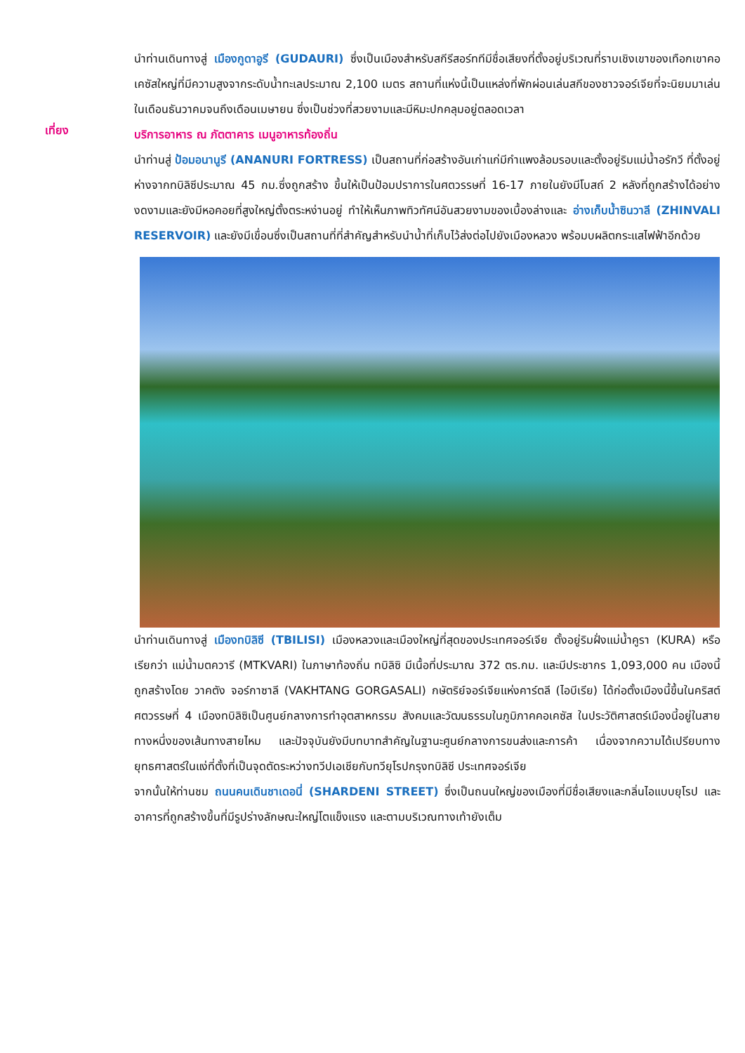นำท่านเดินทางสู่ เมืองกูดาอูรี (GUDAURI) ซึ่งเป็นเมืองสำหรับสกีรีสอร์ททีมีชื่อเสียงที่ตั้งอยู่บริเวณที่ราบเชิงเขาของเทือกเขาคอเคซัสใหญ่ที่มีความสูงจากระดับน้ำทะเลประมาณ 2,100 เมตร สถานที่แห่งนี้เป็นแหล่งที่พักผ่อนเล่นสกีของชาวจอร์เจียที่จะนิยมมาเล่นในเดือนธันวาคมจนถึงเดือนเมษายน ซึ่งเป็นช่วงที่สวยงามและมีหิมะปกคลุมอยู่ตลอดเวลา
เที่ยง
บริการอาหาร ณ ภัตตาคาร เมนูอาหารท้องถิ่น
นำท่านสู่ ป้อมอนานูรี (ANANURI FORTRESS) เป็นสถานที่ก่อสร้างอันเก่าแก่มีกำแพงล้อมรอบและตั้งอยู่ริมแม่น้ำอรักวี ที่ตั้งอยู่ห่างจากทบิลิซีประมาณ 45 กม.ซึ่งถูกสร้าง ขึ้นให้เป็นป้อมปราการในศตวรรษที่ 16-17 ภายในยังมีโบสถ์ 2 หลังที่ถูกสร้างได้อย่างงดงามและยังมีหอคอยที่สูงใหญ่ตั้งตระหง่านอยู่ ทำให้เห็นภาพทิวทัศน์อันสวยงามของเบื้องล่างและ อ่างเก็บน้ำซินวาลี (ZHINVALI RESERVOIR) และยังมีเขื่อนซึ่งเป็นสถานที่ที่สำคัญสำหรับนำน้ำที่เก็บไว้ส่งต่อไปยังเมืองหลวง พร้อมบผลิตกระแสไฟฟ้าอีกด้วย
นำท่านเดินทางสู่ เมืองทบิลิซี (TBILISI) เมืองหลวงและเมืองใหญ่ที่สุดของประเทศจอร์เจีย ตั้งอยู่ริมฝั่งแม่น้ำคูรา (KURA) หรือเรียกว่า แม่น้ำมตควารี (MTKVARI) ในภาษาท้องถิ่น ทบิลิซิ มีเนื้อที่ประมาณ 372 ตร.กม. และมีประชากร 1,093,000 คน เมืองนี้ถูกสร้างโดย วาคตัง จอร์กาซาลี (VAKHTANG GORGASALI) กษัตริย์จอร์เจียแห่งคาร์ตลี (ไอบีเรีย) ได้ก่อตั้งเมืองนี้ขึ้นในคริสต์ศตวรรษที่ 4 เมืองทบิลิซิเป็นศูนย์กลางการทำอุตสาหกรรม สังคมและวัฒนธรรมในภูมิภาคคอเคซัส ในประวัติศาสตร์เมืองนี้อยู่ในสายทางหนึ่งของเส้นทางสายไหม และปัจจุบันยังมีบทบาทสำคัญในฐานะศูนย์กลางการขนส่งและการค้า เนื่องจากความได้เปรียบทางยุทธศาสตร์ในแง่ที่ตั้งที่เป็นจุดตัดระหว่างทวีปเอเชียกับทวียุโรปกรุงทบิลิซี ประเทศจอร์เจีย
จากนั้นให้ท่านชม ถนนคนเดินชาเดอนี่ (SHARDENI STREET) ซึ่งเป็นถนนใหญ่ของเมืองที่มีชื่อเสียงและกลิ่นไอแบบยุโรป และอาคารที่ถูกสร้างขึ้นที่มีรูปร่างลักษณะใหญ่โตแข็งแรง และตามบริเวณทางเท้ายังเต็ม